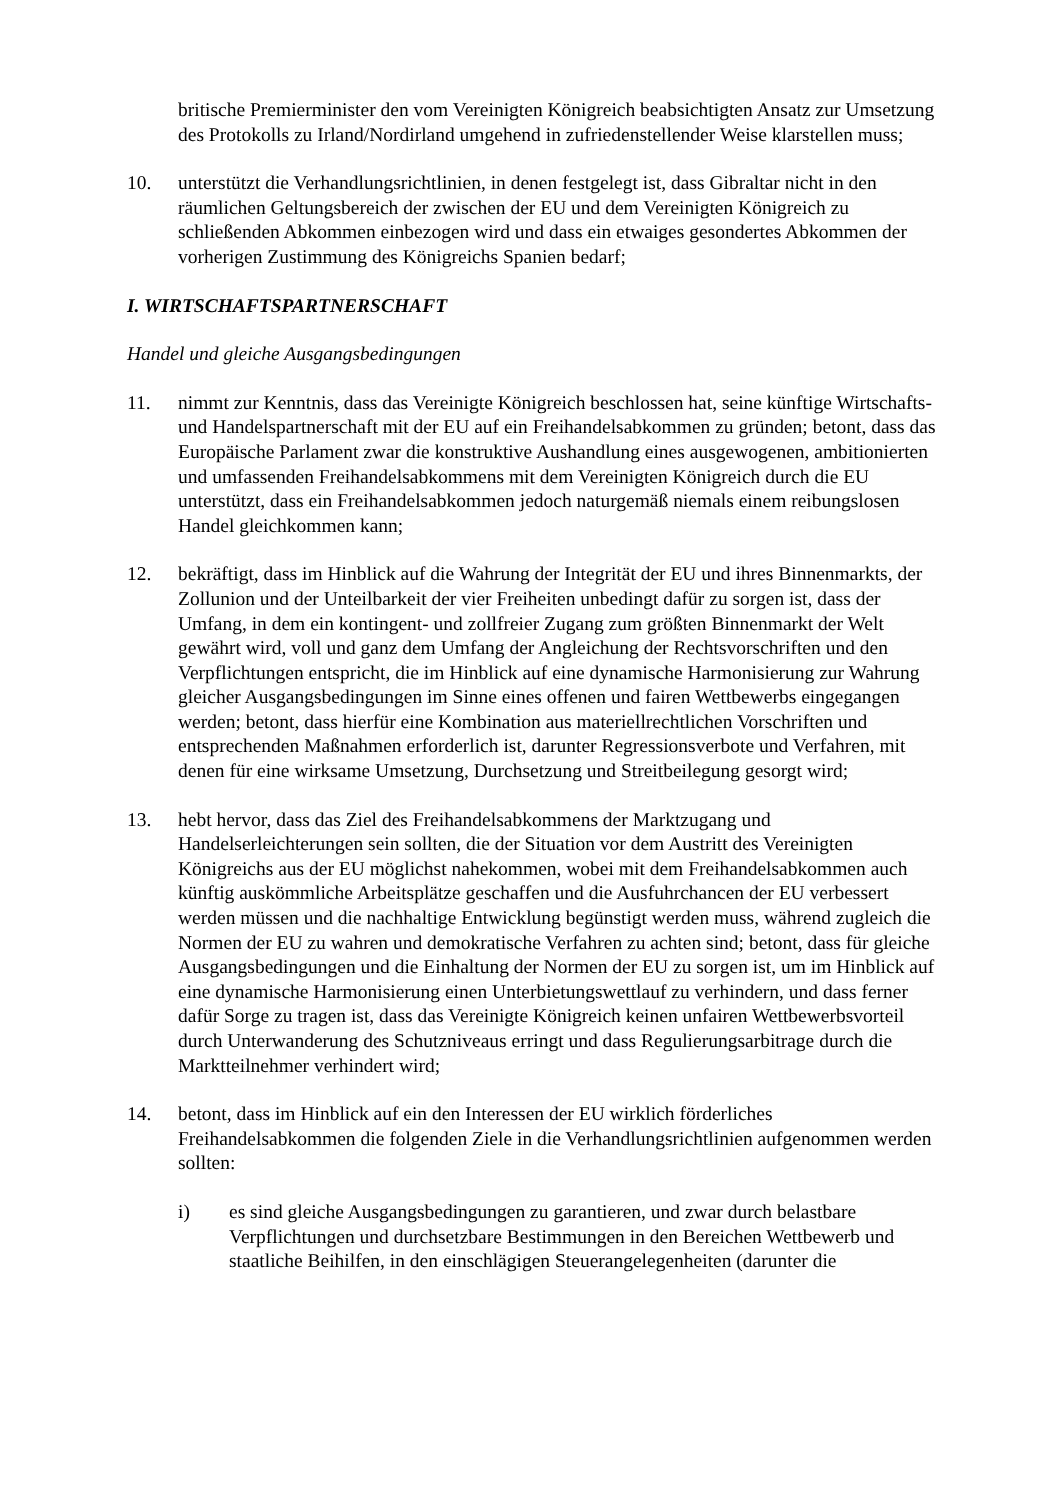britische Premierminister den vom Vereinigten Königreich beabsichtigten Ansatz zur Umsetzung des Protokolls zu Irland/Nordirland umgehend in zufriedenstellender Weise klarstellen muss;
10. unterstützt die Verhandlungsrichtlinien, in denen festgelegt ist, dass Gibraltar nicht in den räumlichen Geltungsbereich der zwischen der EU und dem Vereinigten Königreich zu schließenden Abkommen einbezogen wird und dass ein etwaiges gesondertes Abkommen der vorherigen Zustimmung des Königreichs Spanien bedarf;
I. WIRTSCHAFTSPARTNERSCHAFT
Handel und gleiche Ausgangsbedingungen
11. nimmt zur Kenntnis, dass das Vereinigte Königreich beschlossen hat, seine künftige Wirtschafts- und Handelspartnerschaft mit der EU auf ein Freihandelsabkommen zu gründen; betont, dass das Europäische Parlament zwar die konstruktive Aushandlung eines ausgewogenen, ambitionierten und umfassenden Freihandelsabkommens mit dem Vereinigten Königreich durch die EU unterstützt, dass ein Freihandelsabkommen jedoch naturgemäß niemals einem reibungslosen Handel gleichkommen kann;
12. bekräftigt, dass im Hinblick auf die Wahrung der Integrität der EU und ihres Binnenmarkts, der Zollunion und der Unteilbarkeit der vier Freiheiten unbedingt dafür zu sorgen ist, dass der Umfang, in dem ein kontingent- und zollfreier Zugang zum größten Binnenmarkt der Welt gewährt wird, voll und ganz dem Umfang der Angleichung der Rechtsvorschriften und den Verpflichtungen entspricht, die im Hinblick auf eine dynamische Harmonisierung zur Wahrung gleicher Ausgangsbedingungen im Sinne eines offenen und fairen Wettbewerbs eingegangen werden; betont, dass hierfür eine Kombination aus materiellrechtlichen Vorschriften und entsprechenden Maßnahmen erforderlich ist, darunter Regressionsverbote und Verfahren, mit denen für eine wirksame Umsetzung, Durchsetzung und Streitbeilegung gesorgt wird;
13. hebt hervor, dass das Ziel des Freihandelsabkommens der Marktzugang und Handelserleichterungen sein sollten, die der Situation vor dem Austritt des Vereinigten Königreichs aus der EU möglichst nahekommen, wobei mit dem Freihandelsabkommen auch künftig auskömmliche Arbeitsplätze geschaffen und die Ausfuhrchancen der EU verbessert werden müssen und die nachhaltige Entwicklung begünstigt werden muss, während zugleich die Normen der EU zu wahren und demokratische Verfahren zu achten sind; betont, dass für gleiche Ausgangsbedingungen und die Einhaltung der Normen der EU zu sorgen ist, um im Hinblick auf eine dynamische Harmonisierung einen Unterbietungswettlauf zu verhindern, und dass ferner dafür Sorge zu tragen ist, dass das Vereinigte Königreich keinen unfairen Wettbewerbsvorteil durch Unterwanderung des Schutzniveaus erringt und dass Regulierungsarbitrage durch die Marktteilnehmer verhindert wird;
14. betont, dass im Hinblick auf ein den Interessen der EU wirklich förderliches Freihandelsabkommen die folgenden Ziele in die Verhandlungsrichtlinien aufgenommen werden sollten:
i) es sind gleiche Ausgangsbedingungen zu garantieren, und zwar durch belastbare Verpflichtungen und durchsetzbare Bestimmungen in den Bereichen Wettbewerb und staatliche Beihilfen, in den einschlägigen Steuerangelegenheiten (darunter die